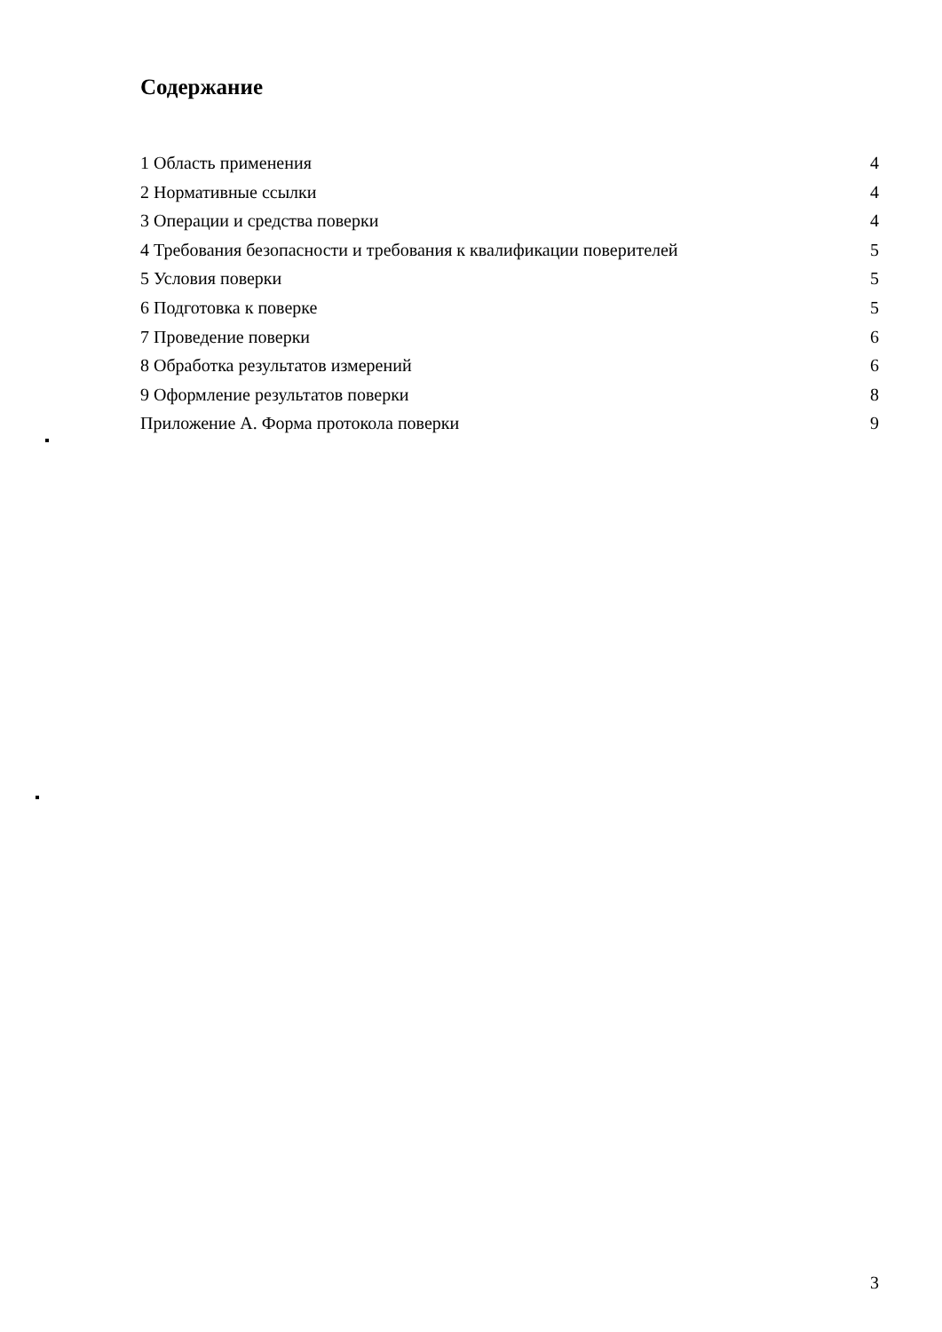Содержание
1 Область применения 4
2 Нормативные ссылки 4
3 Операции и средства поверки 4
4 Требования безопасности и требования к квалификации поверителей 5
5 Условия поверки 5
6 Подготовка к поверке 5
7 Проведение поверки 6
8 Обработка результатов измерений 6
9 Оформление результатов поверки 8
Приложение А. Форма протокола поверки 9
3